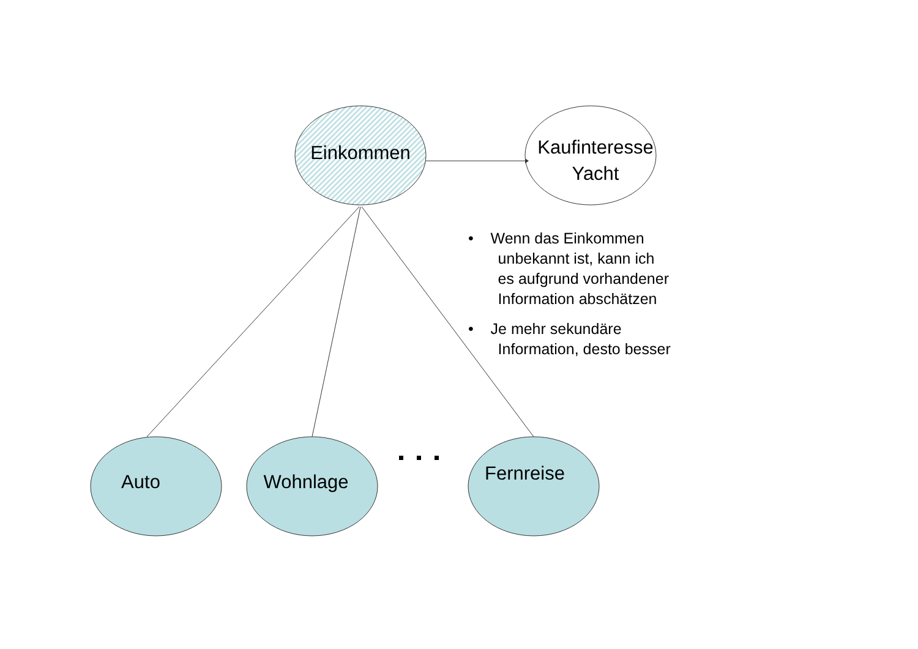Einkommen
Kaufinteresse
Yacht
Auto Wohnlage
Fernreise
• Wenn das Einkommen
unbekannt ist, kann ich
es aufgrund vorhandener
Information abschätzen
• Je mehr sekundäre
Information, desto besser